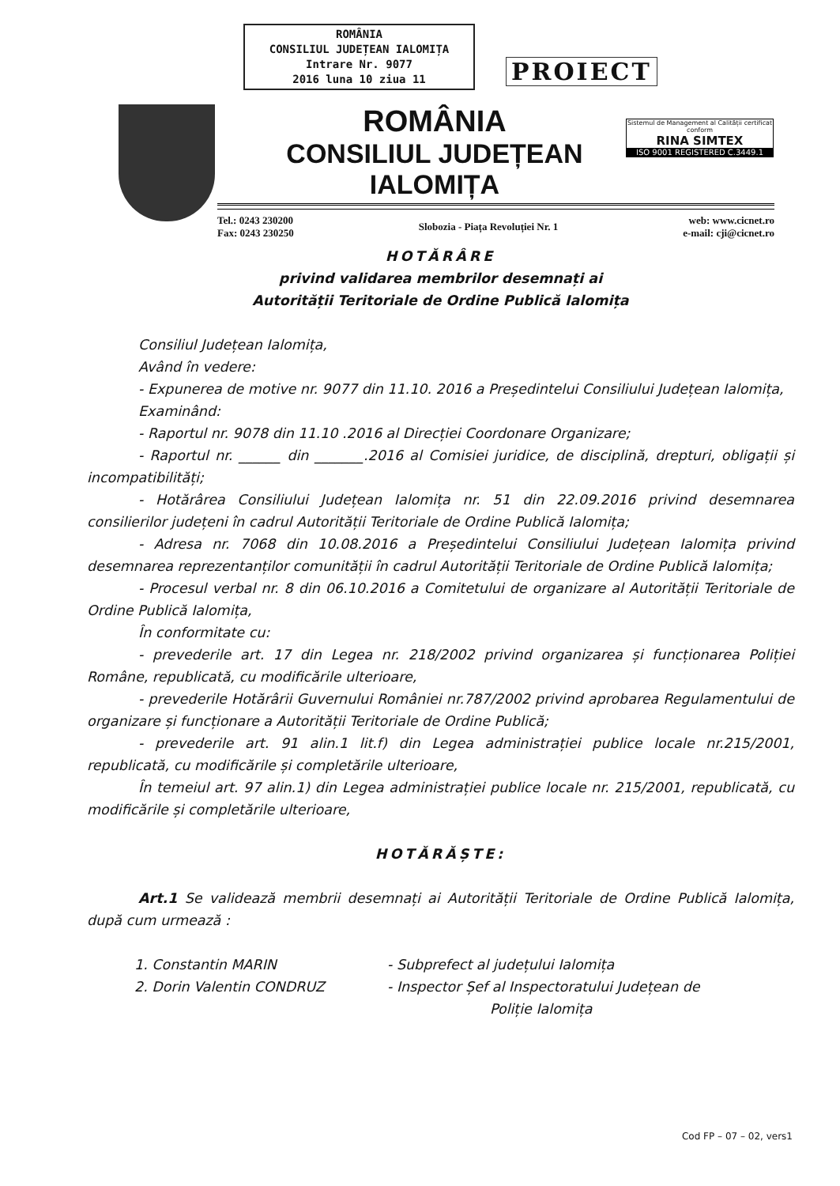ROMÂNIA
CONSILIUL JUDEȚEAN IALOMIȚA
Intrare Nr. 9077
2016 luna 10 ziua 11
PROIECT
ROMÂNIA
CONSILIUL JUDEȚEAN IALOMIȚA
Sistemul de Management al Calității certificat conform
RINA SIMTEX
ISO 9001 REGISTERED C.3449.1
Tel.: 0243 230200
Fax: 0243 230250
Slobozia - Piața Revoluției Nr. 1
web: www.cicnet.ro
e-mail: cji@cicnet.ro
HOTĂRÂRE
privind validarea membrilor desemnați ai
Autorității Teritoriale de Ordine Publică Ialomița
Consiliul Județean Ialomița,
Având în vedere:
- Expunerea de motive nr. 9077 din 11.10. 2016 a Președintelui Consiliului Județean Ialomița,
Examinând:
- Raportul nr. 9078 din 11.10 .2016 al Direcției Coordonare Organizare;
- Raportul nr. ______ din _______.2016 al Comisiei juridice, de disciplină, drepturi, obligații și incompatibilități;
- Hotărârea Consiliului Județean Ialomița nr. 51 din 22.09.2016 privind desemnarea consilierilor județeni în cadrul Autorității Teritoriale de Ordine Publică Ialomița;
- Adresa nr. 7068 din 10.08.2016 a Președintelui Consiliului Județean Ialomița privind desemnarea reprezentanților comunității în cadrul Autorității Teritoriale de Ordine Publică Ialomița;
- Procesul verbal nr. 8 din 06.10.2016 a Comitetului de organizare al Autorității Teritoriale de Ordine Publică Ialomița,
În conformitate cu:
- prevederile art. 17 din Legea nr. 218/2002 privind organizarea și funcționarea Poliției Române, republicată, cu modificările ulterioare,
- prevederile Hotărârii Guvernului României nr.787/2002 privind aprobarea Regulamentului de organizare și funcționare a Autorității Teritoriale de Ordine Publică;
- prevederile art. 91 alin.1 lit.f) din Legea administrației publice locale nr.215/2001, republicată, cu modificările și completările ulterioare,
În temeiul art. 97 alin.1) din Legea administrației publice locale nr. 215/2001, republicată, cu modificările și completările ulterioare,
HOTĂRĂȘTE:
Art.1 Se validează membrii desemnați ai Autorității Teritoriale de Ordine Publică Ialomița, după cum urmează :
1. Constantin MARIN - Subprefect al județului Ialomița
2. Dorin Valentin CONDRUZ - Inspector Șef al Inspectoratului Județean de
Poliție Ialomița
Cod FP – 07 – 02, vers1